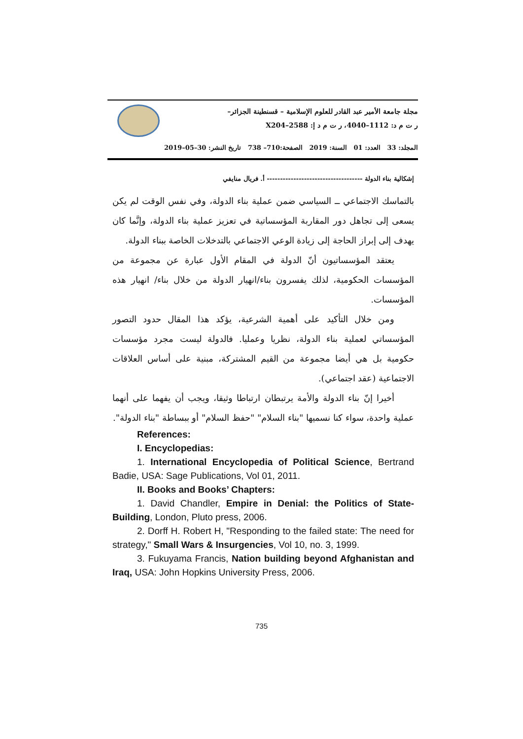مجلة جامعة الأمير عبد القادر للعلوم الإسلامية – قسنطينة الجزائر–
ر ت م د: 1112–4040، ر ت م د إ: 2588–X204
المجلد: 33 العدد: 01 السنة: 2019 الصفحة:710– 738 تاريخ النشر: 30–05–2019
إشكالية بناء الدولة ------------------------------------ أ. فريال منايفي
بالتماسك الاجتماعي ــ السياسي ضمن عملية بناء الدولة، وفي نفس الوقت لم يكن يسعى إلى تجاهل دور المقاربة المؤسساتية في تعزيز عملية بناء الدولة، وإنَّما كان يهدف إلى إبراز الحاجة إلى زيادة الوعي الاجتماعي بالتدخلات الخاصة ببناء الدولة.
يعتقد المؤسساتيون أنّ الدولة في المقام الأول عبارة عن مجموعة من المؤسسات الحكومية، لذلك يفسرون بناء/انهيار الدولة من خلال بناء/ انهيار هذه المؤسسات.
ومن خلال التأكيد على أهمية الشرعية، يؤكد هذا المقال حدود التصور المؤسساتي لعملية بناء الدولة، نظريا وعمليا. فالدولة ليست مجرد مؤسسات حكومية بل هي أيضا مجموعة من القيم المشتركة، مبنية على أساس العلاقات الاجتماعية (عقد اجتماعي).
أخيرا إنّ بناء الدولة والأمة يرتبطان ارتباطا وثيقا، ويجب أن يفهما على أنهما عملية واحدة، سواء كنا نسميها "بناء السلام" "حفظ السلام" أو ببساطة "بناء الدولة".
References:
I. Encyclopedias:
1. International Encyclopedia of Political Science, Bertrand Badie, USA: Sage Publications, Vol 01, 2011.
II. Books and Books’ Chapters:
1. David Chandler, Empire in Denial: the Politics of State-Building, London, Pluto press, 2006.
2. Dorff H. Robert H, "Responding to the failed state: The need for strategy," Small Wars & Insurgencies, Vol 10, no. 3, 1999.
3. Fukuyama Francis, Nation building beyond Afghanistan and Iraq, USA: John Hopkins University Press, 2006.
735